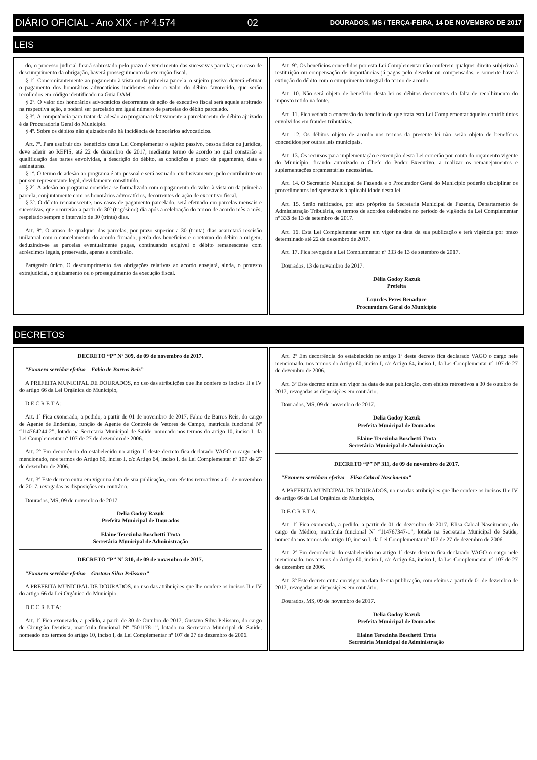DIÁRIO OFICIAL - Ano XIX - nº 4.574 02 DOURADOS, MS / TERÇA-FEIRA, 14 DE NOVEMBRO DE 2017
LEIS
do, o processo judicial ficará sobrestado pelo prazo de vencimento das sucessivas parcelas; em caso de descumprimento da obrigação, haverá prosseguimento da execução fiscal.
§ 1º. Concomitantemente ao pagamento à vista ou da primeira parcela, o sujeito passivo deverá efetuar o pagamento dos honorários advocatícios incidentes sobre o valor do débito favorecido, que serão recolhidos em código identificado na Guia DAM.
§ 2º. O valor dos honorários advocatícios decorrentes de ação de executivo fiscal será aquele arbitrado na respectiva ação, e poderá ser parcelado em igual número de parcelas do débito parcelado.
§ 3º. A competência para tratar da adesão ao programa relativamente a parcelamento de débito ajuizado é da Procuradoria Geral do Município.
§ 4º. Sobre os débitos não ajuizados não há incidência de honorários advocatícios.
Art. 7º. Para usufruir dos benefícios desta Lei Complementar o sujeito passivo, pessoa física ou jurídica, deve aderir ao REFIS, até 22 de dezembro de 2017, mediante termo de acordo no qual constarão a qualificação das partes envolvidas, a descrição do débito, as condições e prazo de pagamento, data e assinaturas.
§ 1º. O termo de adesão ao programa é ato pessoal e será assinado, exclusivamente, pelo contribuinte ou por seu representante legal, devidamente constituído.
§ 2º. A adesão ao programa considera-se formalizada com o pagamento do valor à vista ou da primeira parcela, conjuntamente com os honorários advocatícios, decorrentes de ação de executivo fiscal.
§ 3º. O débito remanescente, nos casos de pagamento parcelado, será efetuado em parcelas mensais e sucessivas, que ocorrerão a partir do 30º (trigésimo) dia após a celebração do termo de acordo mês a mês, respeitado sempre o intervalo de 30 (trinta) dias.
Art. 8º. O atraso de qualquer das parcelas, por prazo superior a 30 (trinta) dias acarretará rescisão unilateral com o cancelamento do acordo firmado, perda dos benefícios e o retorno do débito a origem, deduzindo-se as parcelas eventualmente pagas, continuando exigível o débito remanescente com acréscimos legais, preservada, apenas a confissão.
Parágrafo único. O descumprimento das obrigações relativas ao acordo ensejará, ainda, o protesto extrajudicial, o ajuizamento ou o prosseguimento da execução fiscal.
Art. 9º. Os benefícios concedidos por esta Lei Complementar não conferem qualquer direito subjetivo à restituição ou compensação de importâncias já pagas pelo devedor ou compensadas, e somente haverá extinção do débito com o cumprimento integral do termo de acordo.
Art. 10. Não será objeto de benefício desta lei os débitos decorrentes da falta de recolhimento do imposto retido na fonte.
Art. 11. Fica vedada a concessão do benefício de que trata esta Lei Complementar àqueles contribuintes envolvidos em fraudes tributárias.
Art. 12. Os débitos objeto de acordo nos termos da presente lei não serão objeto de benefícios concedidos por outras leis municipais.
Art. 13. Os recursos para implementação e execução desta Lei correrão por conta do orçamento vigente do Município, ficando autorizado o Chefe do Poder Executivo, a realizar os remanejamentos e suplementações orçamentárias necessárias.
Art. 14. O Secretário Municipal de Fazenda e o Procurador Geral do Município poderão disciplinar os procedimentos indispensáveis à aplicabilidade desta lei.
Art. 15. Serão ratificados, por atos próprios da Secretaria Municipal de Fazenda, Departamento de Administração Tributária, os termos de acordos celebrados no período de vigência da Lei Complementar nº 333 de 13 de setembro de 2017.
Art. 16. Esta Lei Complementar entra em vigor na data da sua publicação e terá vigência por prazo determinado até 22 de dezembro de 2017.
Art. 17. Fica revogada a Lei Complementar nº 333 de 13 de setembro de 2017.
Dourados, 13 de novembro de 2017.
Délia Godoy Razuk
Prefeita
Lourdes Peres Benaduce
Procuradora Geral do Município
DECRETOS
DECRETO “P” Nº 309, de 09 de novembro de 2017.
“Exonera servidor efetivo – Fabio de Barros Reis”
A PREFEITA MUNICIPAL DE DOURADOS, no uso das atribuições que lhe confere os incisos II e IV do artigo 66 da Lei Orgânica do Município,
D E C R E T A:
Art. 1º Fica exonerado, a pedido, a partir de 01 de novembro de 2017, Fabio de Barros Reis, do cargo de Agente de Endemias, função de Agente de Controle de Vetores de Campo, matrícula funcional Nº “114764244-2”, lotado na Secretaria Municipal de Saúde, nomeado nos termos do artigo 10, inciso I, da Lei Complementar nº 107 de 27 de dezembro de 2006.
Art. 2º Em decorrência do estabelecido no artigo 1º deste decreto fica declarado VAGO o cargo nele mencionado, nos termos do Artigo 60, inciso I, c/c Artigo 64, inciso I, da Lei Complementar nº 107 de 27 de dezembro de 2006.
Art. 3º Este decreto entra em vigor na data de sua publicação, com efeitos retroativos a 01 de novembro de 2017, revogadas as disposições em contrário.
Dourados, MS, 09 de novembro de 2017.
Delia Godoy Razuk
Prefeita Municipal de Dourados
Elaine Terezinha Boschetti Trota
Secretária Municipal de Administração
DECRETO “P” Nº 310, de 09 de novembro de 2017.
“Exonera servidor efetivo – Gustavo Silva Pelissaro”
A PREFEITA MUNICIPAL DE DOURADOS, no uso das atribuições que lhe confere os incisos II e IV do artigo 66 da Lei Orgânica do Município,
D E C R E T A:
Art. 1º Fica exonerado, a pedido, a partir de 30 de Outubro de 2017, Gustavo Silva Pelissaro, do cargo de Cirurgião Dentista, matrícula funcional Nº “501178-1”, lotado na Secretaria Municipal de Saúde, nomeado nos termos do artigo 10, inciso I, da Lei Complementar nº 107 de 27 de dezembro de 2006.
Art. 2º Em decorrência do estabelecido no artigo 1º deste decreto fica declarado VAGO o cargo nele mencionado, nos termos do Artigo 60, inciso I, c/c Artigo 64, inciso I, da Lei Complementar nº 107 de 27 de dezembro de 2006.
Art. 3º Este decreto entra em vigor na data de sua publicação, com efeitos retroativos a 30 de outubro de 2017, revogadas as disposições em contrário.
Dourados, MS, 09 de novembro de 2017.
Delia Godoy Razuk
Prefeita Municipal de Dourados
Elaine Terezinha Boschetti Trota
Secretária Municipal de Administração
DECRETO “P” Nº 311, de 09 de novembro de 2017.
“Exonera servidora efetiva – Elisa Cabral Nascimento”
A PREFEITA MUNICIPAL DE DOURADOS, no uso das atribuições que lhe confere os incisos II e IV do artigo 66 da Lei Orgânica do Município,
D E C R E T A:
Art. 1º Fica exonerada, a pedido, a partir de 01 de dezembro de 2017, Elisa Cabral Nascimento, do cargo de Médico, matrícula funcional Nº “114767347-1”, lotada na Secretaria Municipal de Saúde, nomeada nos termos do artigo 10, inciso I, da Lei Complementar nº 107 de 27 de dezembro de 2006.
Art. 2º Em decorrência do estabelecido no artigo 1º deste decreto fica declarado VAGO o cargo nele mencionado, nos termos do Artigo 60, inciso I, c/c Artigo 64, inciso I, da Lei Complementar nº 107 de 27 de dezembro de 2006.
Art. 3º Este decreto entra em vigor na data de sua publicação, com efeitos a partir de 01 de dezembro de 2017, revogadas as disposições em contrário.
Dourados, MS, 09 de novembro de 2017.
Delia Godoy Razuk
Prefeita Municipal de Dourados
Elaine Terezinha Boschetti Trota
Secretária Municipal de Administração